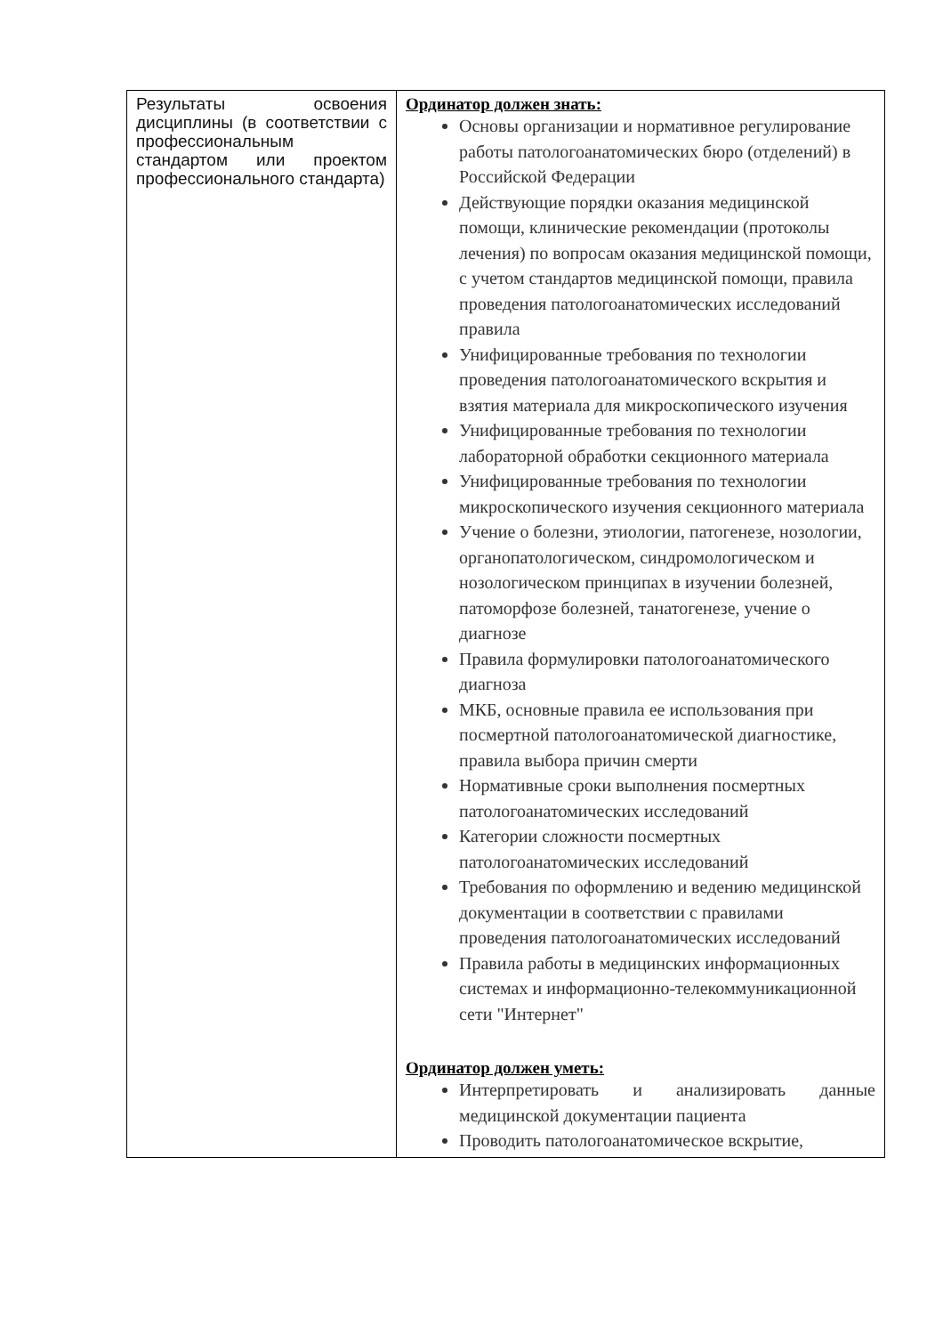| Результаты освоения дисциплины (в соответствии с профессиональным стандартом или проектом профессионального стандарта) | Ординатор должен знать: Основы организации и нормативное регулирование работы патологоанатомических бюро (отделений) в Российской Федерации Действующие порядки оказания медицинской помощи, клинические рекомендации (протоколы лечения) по вопросам оказания медицинской помощи, с учетом стандартов медицинской помощи, правила проведения патологоанатомических исследований правила Унифицированные требования по технологии проведения патологоанатомического вскрытия и взятия материала для микроскопического изучения Унифицированные требования по технологии лабораторной обработки секционного материала Унифицированные требования по технологии микроскопического изучения секционного материала Учение о болезни, этиологии, патогенезе, нозологии, органопатологическом, синдромологическом и нозологическом принципах в изучении болезней, патоморфозе болезней, танатогенезе, учение о диагнозе Правила формулировки патологоанатомического диагноза МКБ, основные правила ее использования при посмертной патологоанатомической диагностике, правила выбора причин смерти Нормативные сроки выполнения посмертных патологоанатомических исследований Категории сложности посмертных патологоанатомических исследований Требования по оформлению и ведению медицинской документации в соответствии с правилами проведения патологоанатомических исследований Правила работы в медицинских информационных системах и информационно-телекоммуникационной сети "Интернет" Ординатор должен уметь: Интерпретировать и анализировать данные медицинской документации пациента Проводить патологоанатомическое вскрытие, |